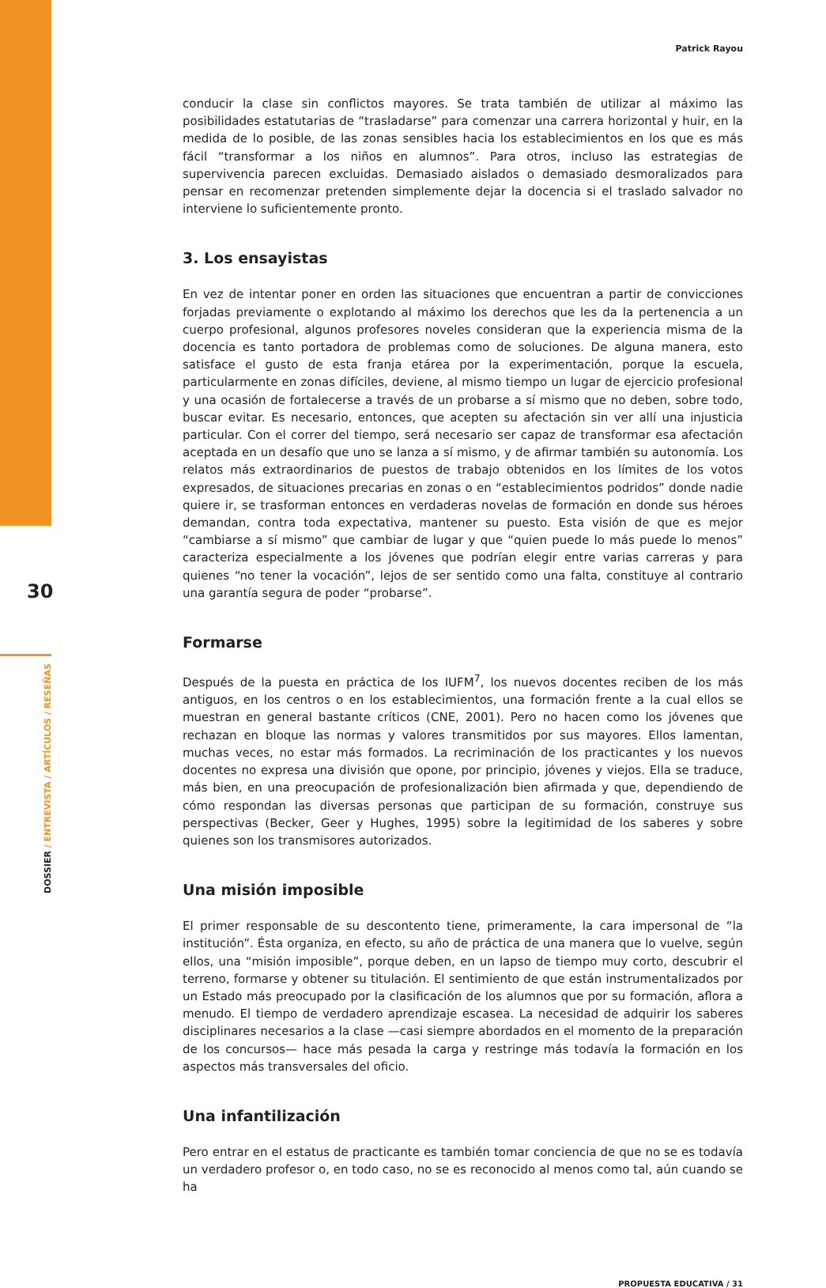30
DOSSIER / ENTREVISTA / ARTÍCULOS / RESEÑAS
Patrick Rayou
conducir la clase sin conflictos mayores. Se trata también de utilizar al máximo las posibilidades estatutarias de “trasladarse” para comenzar una carrera horizontal y huir, en la medida de lo posible, de las zonas sensibles hacia los establecimientos en los que es más fácil “transformar a los niños en alumnos”. Para otros, incluso las estrategias de supervivencia parecen excluidas. Demasiado aislados o demasiado desmoralizados para pensar en recomenzar pretenden simplemente dejar la docencia si el traslado salvador no interviene lo suficientemente pronto.
3. Los ensayistas
En vez de intentar poner en orden las situaciones que encuentran a partir de convicciones forjadas previamente o explotando al máximo los derechos que les da la pertenencia a un cuerpo profesional, algunos profesores noveles consideran que la experiencia misma de la docencia es tanto portadora de problemas como de soluciones. De alguna manera, esto satisface el gusto de esta franja etárea por la experimentación, porque la escuela, particularmente en zonas difíciles, deviene, al mismo tiempo un lugar de ejercicio profesional y una ocasión de fortalecerse a través de un probarse a sí mismo que no deben, sobre todo, buscar evitar. Es necesario, entonces, que acepten su afectación sin ver allí una injusticia particular. Con el correr del tiempo, será necesario ser capaz de transformar esa afectación aceptada en un desafío que uno se lanza a sí mismo, y de afirmar también su autonomía. Los relatos más extraordinarios de puestos de trabajo obtenidos en los límites de los votos expresados, de situaciones precarias en zonas o en “establecimientos podridos” donde nadie quiere ir, se trasforman entonces en verdaderas novelas de formación en donde sus héroes demandan, contra toda expectativa, mantener su puesto. Esta visión de que es mejor “cambiarse a sí mismo” que cambiar de lugar y que “quien puede lo más puede lo menos” caracteriza especialmente a los jóvenes que podrían elegir entre varias carreras y para quienes “no tener la vocación”, lejos de ser sentido como una falta, constituye al contrario una garantía segura de poder “probarse”.
Formarse
Después de la puesta en práctica de los IUFM<sup>7</sup>, los nuevos docentes reciben de los más antiguos, en los centros o en los establecimientos, una formación frente a la cual ellos se muestran en general bastante críticos (CNE, 2001). Pero no hacen como los jóvenes que rechazan en bloque las normas y valores transmitidos por sus mayores. Ellos lamentan, muchas veces, no estar más formados. La recriminación de los practicantes y los nuevos docentes no expresa una división que opone, por principio, jóvenes y viejos. Ella se traduce, más bien, en una preocupación de profesionalización bien afirmada y que, dependiendo de cómo respondan las diversas personas que participan de su formación, construye sus perspectivas (Becker, Geer y Hughes, 1995) sobre la legitimidad de los saberes y sobre quienes son los transmisores autorizados.
Una misión imposible
El primer responsable de su descontento tiene, primeramente, la cara impersonal de “la institución”. Ésta organiza, en efecto, su año de práctica de una manera que lo vuelve, según ellos, una “misión imposible”, porque deben, en un lapso de tiempo muy corto, descubrir el terreno, formarse y obtener su titulación. El sentimiento de que están instrumentalizados por un Estado más preocupado por la clasificación de los alumnos que por su formación, aflora a menudo. El tiempo de verdadero aprendizaje escasea. La necesidad de adquirir los saberes disciplinares necesarios a la clase —casi siempre abordados en el momento de la preparación de los concursos— hace más pesada la carga y restringe más todavía la formación en los aspectos más transversales del oficio.
Una infantilización
Pero entrar en el estatus de practicante es también tomar conciencia de que no se es todavía un verdadero profesor o, en todo caso, no se es reconocido al menos como tal, aún cuando se ha
PROPUESTA EDUCATIVA / 31